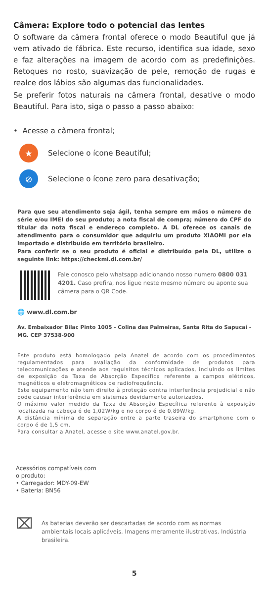Câmera: Explore todo o potencial das lentes
O software da câmera frontal oferece o modo Beautiful que já vem ativado de fábrica. Este recurso, identifica sua idade, sexo e faz alterações na imagem de acordo com as predefinições. Retoques no rosto, suavização de pele, remoção de rugas e realce dos lábios são algumas das funcionalidades.
Se preferir fotos naturais na câmera frontal, desative o modo Beautiful. Para isto, siga o passo a passo abaixo:
• Acesse a câmera frontal;
★
Selecione o ícone Beautiful;
⊘
Selecione o ícone zero para desativação;
Para que seu atendimento seja ágil, tenha sempre em mãos o número de série e/ou IMEI do seu produto; a nota fiscal de compra; número do CPF do titular da nota fiscal e endereço completo. A DL oferece os canais de atendimento para o consumidor que adquiriu um produto XIAOMI por ela importado e distribuído em território brasileiro.
Para conferir se o seu produto é oficial e distribuído pela DL, utilize o seguinte link: https://checkmi.dl.com.br/
Fale conosco pelo whatsapp adicionando nosso numero 0800 031 4201. Caso prefira, nos ligue neste mesmo número ou aponte sua câmera para o QR Code.
🌐 www.dl.com.br
Av. Embaixador Bilac Pinto 1005 - Colina das Palmeiras, Santa Rita do Sapucaí - MG. CEP 37538-900
Este produto está homologado pela Anatel de acordo com os procedimentos regulamentados para avaliação da conformidade de produtos para telecomunicações e atende aos requisitos técnicos aplicados, incluindo os limites de exposição da Taxa de Absorção Específica referente a campos elétricos, magnéticos e eletromagnéticos de radiofrequência.
Este equipamento não tem direito à proteção contra interferência prejudicial e não pode causar interferência em sistemas devidamente autorizados.
O máximo valor medido da Taxa de Absorção Específica referente à exposição localizada na cabeça é de 1,02W/kg e no corpo é de 0,89W/kg.
A distância mínima de separação entre a parte traseira do smartphone com o corpo é de 1,5 cm.
Para consultar a Anatel, acesse o site www.anatel.gov.br.
Acessórios compatíveis com
o produto:
• Carregador: MDY-09-EW
• Bateria: BN56
⌧
As baterias deverão ser descartadas de acordo com as normas ambientais locais aplicáveis. Imagens meramente ilustrativas. Indústria brasileira.
5